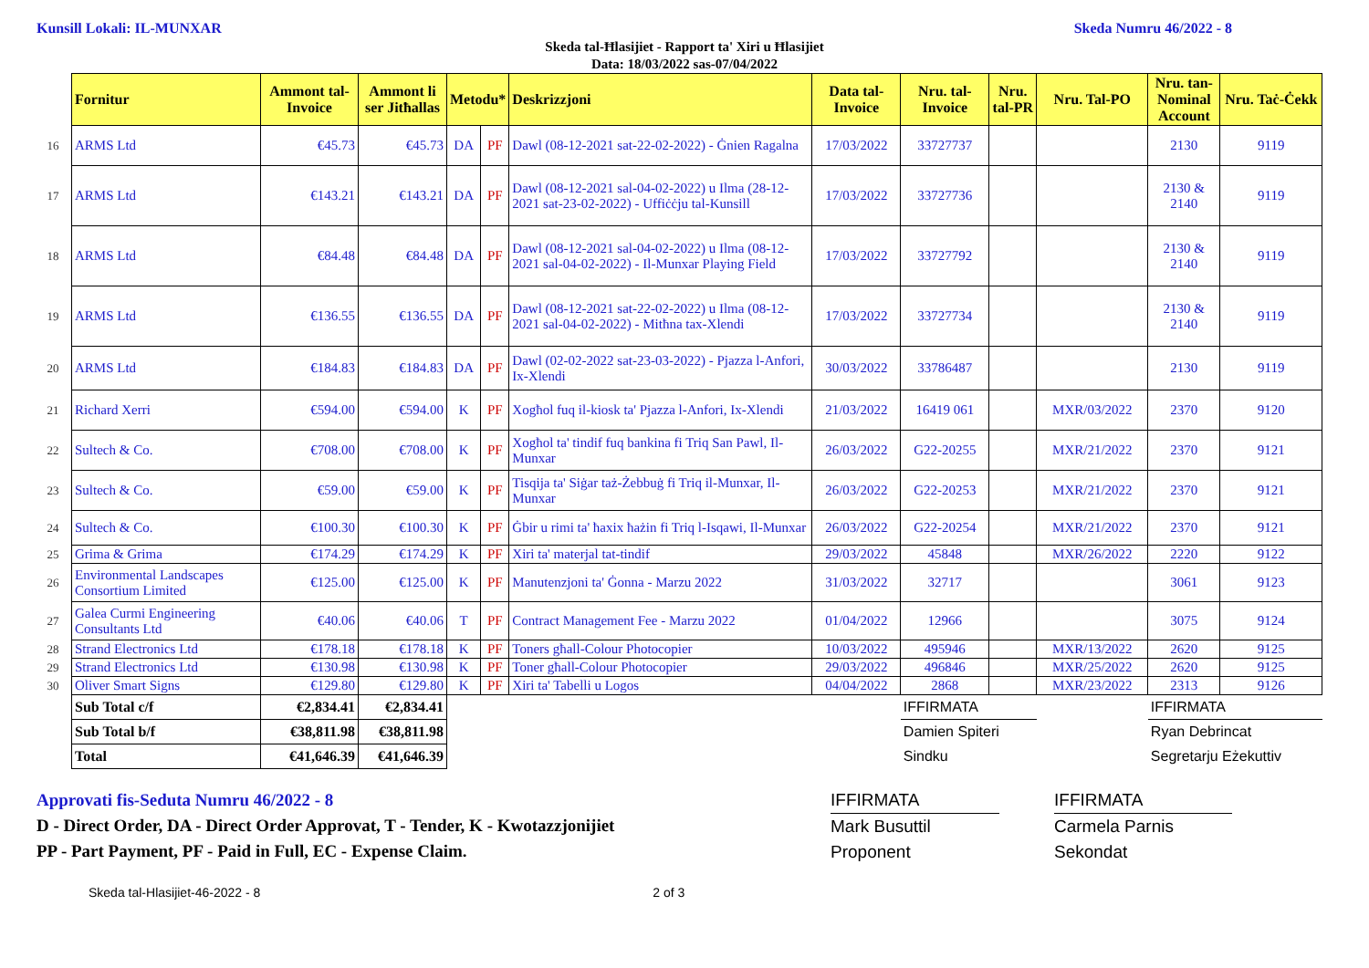Kunsill Lokali: IL-MUNXAR Skeda Numru 46/2022 - 8
Skeda tal-Ħlasijiet - Rapport ta' Xiri u Ħlasijiet
Data: 18/03/2022 sas-07/04/2022
| | Fornitur | Ammont tal-Invoice | Ammont li ser Jitħallas | Metodu* | | Deskrizzjoni | Data tal-Invoice | Nru. tal-Invoice | Nru. tal-PR | Nru. Tal-PO | Nru. tan-Nominal Account | Nru. Taċ-Ċekk | |
| 16 | ARMS Ltd | €45.73 | €45.73 | DA | PF | Dawl (08-12-2021 sat-22-02-2022) - Ġnien Ragalna | 17/03/2022 | 33727737 | | | 2130 | 9119 | |
| 17 | ARMS Ltd | €143.21 | €143.21 | DA | PF | Dawl (08-12-2021 sal-04-02-2022) u Ilma (28-12-2021 sat-23-02-2022) - Uffiċċju tal-Kunsill | 17/03/2022 | 33727736 | | | 2130 & 2140 | 9119 | |
| 18 | ARMS Ltd | €84.48 | €84.48 | DA | PF | Dawl (08-12-2021 sal-04-02-2022) u Ilma (08-12-2021 sal-04-02-2022) - Il-Munxar Playing Field | 17/03/2022 | 33727792 | | | 2130 & 2140 | 9119 | |
| 19 | ARMS Ltd | €136.55 | €136.55 | DA | PF | Dawl (08-12-2021 sat-22-02-2022) u Ilma (08-12-2021 sal-04-02-2022) - Mitħna tax-Xlendi | 17/03/2022 | 33727734 | | | 2130 & 2140 | 9119 | |
| 20 | ARMS Ltd | €184.83 | €184.83 | DA | PF | Dawl (02-02-2022 sat-23-03-2022) - Pjazza l-Anfori, Ix-Xlendi | 30/03/2022 | 33786487 | | | 2130 | 9119 | |
| 21 | Richard Xerri | €594.00 | €594.00 | K | PF | Xogħol fuq il-kiosk ta' Pjazza l-Anfori, Ix-Xlendi | 21/03/2022 | 16419 061 | | MXR/03/2022 | 2370 | 9120 | |
| 22 | Sultech & Co. | €708.00 | €708.00 | K | PF | Xogħol ta' tindif fuq bankina fi Triq San Pawl, Il-Munxar | 26/03/2022 | G22-20255 | | MXR/21/2022 | 2370 | 9121 | |
| 23 | Sultech & Co. | €59.00 | €59.00 | K | PF | Tisqija ta' Siġar taż-Żebbuġ fi Triq il-Munxar, Il-Munxar | 26/03/2022 | G22-20253 | | MXR/21/2022 | 2370 | 9121 | |
| 24 | Sultech & Co. | €100.30 | €100.30 | K | PF | Ġbir u rimi ta' ħaxix ħażin fi Triq l-Isqawi, Il-Munxar | 26/03/2022 | G22-20254 | | MXR/21/2022 | 2370 | 9121 | |
| 25 | Grima & Grima | €174.29 | €174.29 | K | PF | Xiri ta' materjal tat-tindif | 29/03/2022 | 45848 | | MXR/26/2022 | 2220 | 9122 | |
| 26 | Environmental Landscapes Consortium Limited | €125.00 | €125.00 | K | PF | Manutenzjoni ta' Ġonna - Marzu 2022 | 31/03/2022 | 32717 | | | 3061 | 9123 | |
| 27 | Galea Curmi Engineering Consultants Ltd | €40.06 | €40.06 | T | PF | Contract Management Fee - Marzu 2022 | 01/04/2022 | 12966 | | | 3075 | 9124 | |
| 28 | Strand Electronics Ltd | €178.18 | €178.18 | K | PF | Toners għall-Colour Photocopier | 10/03/2022 | 495946 | | MXR/13/2022 | 2620 | 9125 | |
| 29 | Strand Electronics Ltd | €130.98 | €130.98 | K | PF | Toner għall-Colour Photocopier | 29/03/2022 | 496846 | | MXR/25/2022 | 2620 | 9125 | |
| 30 | Oliver Smart Signs | €129.80 | €129.80 | K | PF | Xiri ta' Tabelli u Logos | 04/04/2022 | 2868 | | MXR/23/2022 | 2313 | 9126 | |
| | Sub Total c/f | €2,834.41 | €2,834.41 | | | | | IFFIRMATA | | | IFFIRMATA | | |
| | Sub Total b/f | €38,811.98 | €38,811.98 | | | | | Damien Spiteri | | | Ryan Debrincat | | |
| | Total | €41,646.39 | €41,646.39 | | | | | Sindku | | | Segretarju Eżekuttiv | | |
Approvati fis-Seduta Numru 46/2022 - 8
D - Direct Order, DA - Direct Order Approvat, T - Tender, K - Kwotazzjonijiet
PP - Part Payment, PF - Paid in Full, EC - Expense Claim.
IFFIRMATA
Mark Busuttil
Proponent
IFFIRMATA
Carmela Parnis
Sekondat
Skeda tal-Hlasijiet-46-2022 - 8 2 of 3